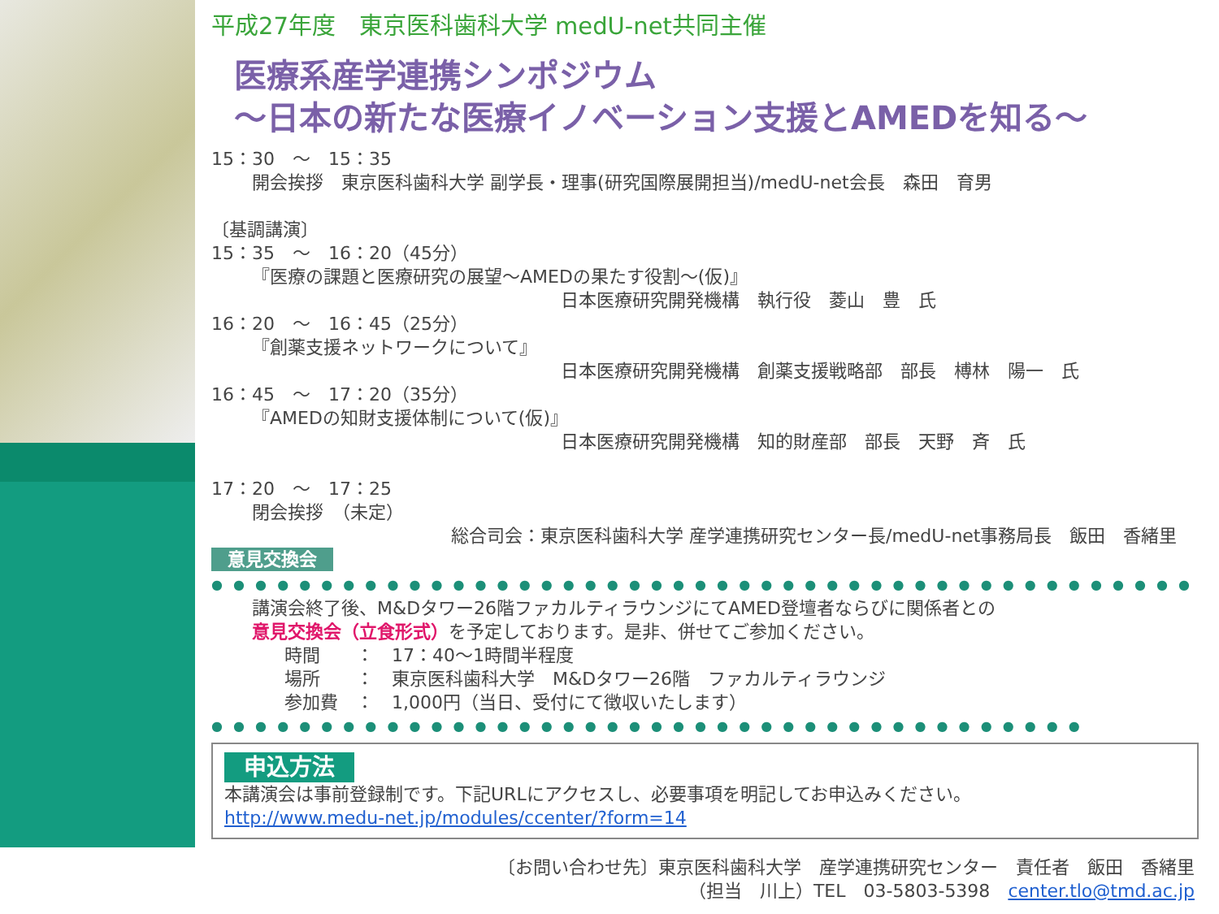平成27年度　東京医科歯科大学 medU-net共同主催
医療系産学連携シンポジウム
～日本の新たな医療イノベーション支援とAMEDを知る～
15：30　～　15：35
開会挨拶　東京医科歯科大学 副学長・理事(研究国際展開担当)/medU-net会長　森田　育男
〔基調講演〕
15：35　～　16：20（45分）
『医療の課題と医療研究の展望～AMEDの果たす役割～(仮)』
日本医療研究開発機構　執行役　菱山　豊　氏
16：20　～　16：45（25分）
『創薬支援ネットワークについて』
日本医療研究開発機構　創薬支援戦略部　部長　榑林　陽一　氏
16：45　～　17：20（35分）
『AMEDの知財支援体制について(仮)』
日本医療研究開発機構　知的財産部　部長　天野　斉　氏
17：20　～　17：25
閉会挨拶　（未定）
総合司会：東京医科歯科大学 産学連携研究センター長/medU-net事務局長　飯田　香緒里
意見交換会 ● ● ● ● ● ● ● ● ● ● ● ● ● ● ● ● ● ● ● ● ● ● ● ● ● ● ● ● ● ● ● ● ● ● ● ● ● ● ● ● ● ● ● ● ●
講演会終了後、M&Dタワー26階ファカルティラウンジにてAMED登壇者ならびに関係者との
意見交換会（立食形式）を予定しております。是非、併せてご参加ください。
時間　　：　17：40～1時間半程度
場所　　：　東京医科歯科大学　M&Dタワー26階　ファカルティラウンジ
参加費　：　1,000円（当日、受付にて徴収いたします）
● ● ● ● ● ● ● ● ● ● ● ● ● ● ● ● ● ● ● ● ● ● ● ● ● ● ● ● ● ● ● ● ● ● ● ● ● ● ● ● ● ● ● ● ● ● ● ● ● ● ● ● ● ● ● ● ●
申込方法
本講演会は事前登録制です。下記URLにアクセスし、必要事項を明記してお申込みください。
http://www.medu-net.jp/modules/ccenter/?form=14
〔お問い合わせ先〕東京医科歯科大学　産学連携研究センター　責任者　飯田　香緒里
（担当　川上）TEL　03-5803-5398　center.tlo@tmd.ac.jp